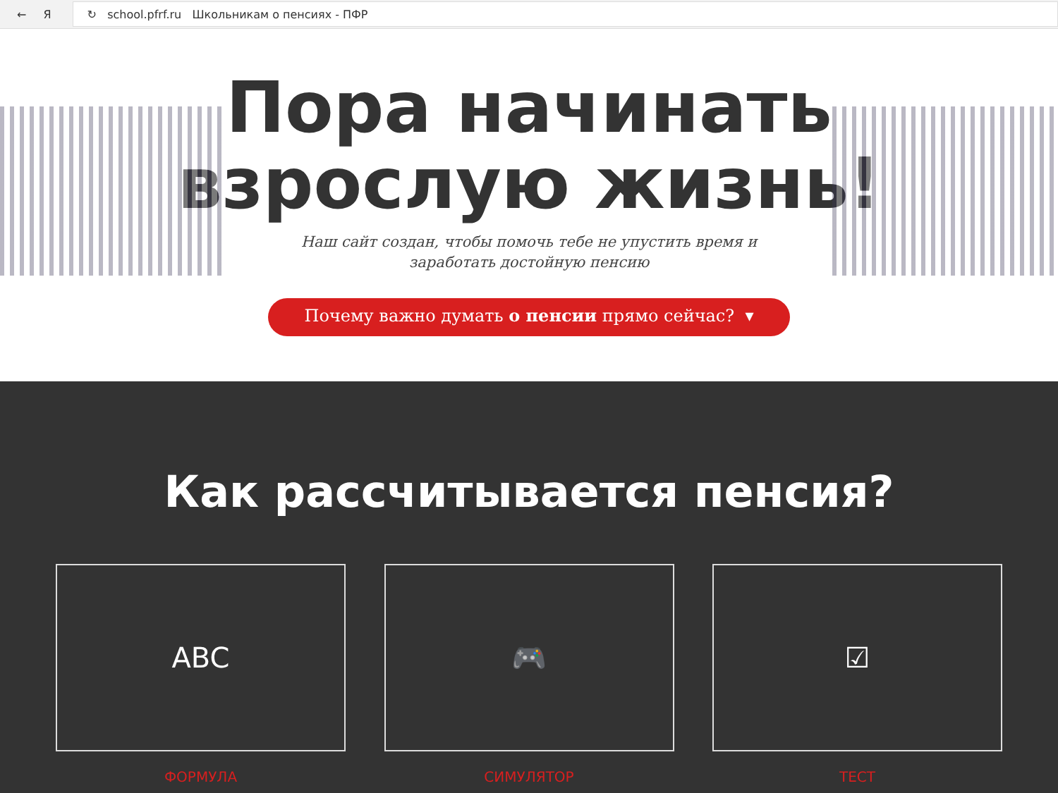← Я
↻ school.pfrf.ru Школьникам о пенсиях - ПФР
Пора начинать
взрослую жизнь!
Наш сайт создан, чтобы помочь тебе не упустить время и
заработать достойную пенсию
Почему важно думать о пенсии прямо сейчас? ▾
Как рассчитывается пенсия?
ABC
ФОРМУЛА
🎮
СИМУЛЯТОР
☑
ТЕСТ